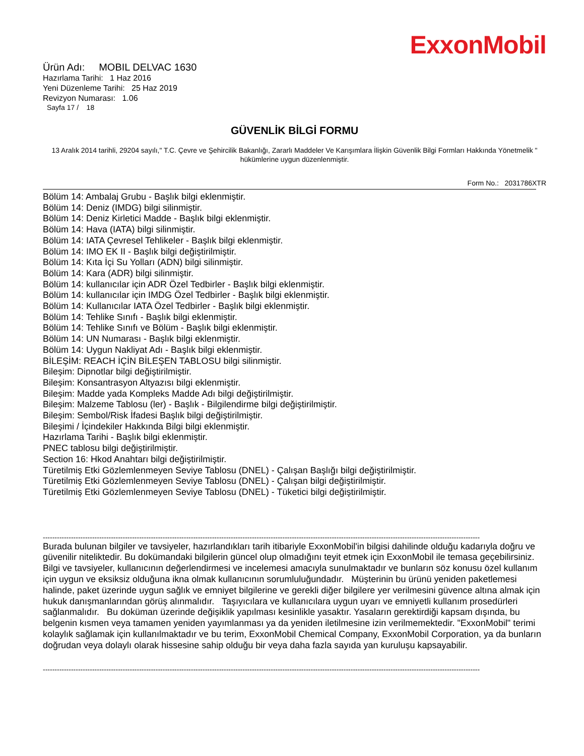ExxonMobil
Ürün Adı: MOBIL DELVAC 1630
Hazırlama Tarihi: 1 Haz 2016
Yeni Düzenleme Tarihi: 25 Haz 2019
Revizyon Numarası: 1.06
Sayfa 17 / 18
GÜVENLİK BİLGİ FORMU
13 Aralık 2014 tarihli, 29204 sayılı," T.C. Çevre ve Şehircilik Bakanlığı, Zararlı Maddeler Ve Karışımlara İlişkin Güvenlik Bilgi Formları Hakkında Yönetmelik " hükümlerine uygun düzenlenmiştir.
Form No.: 2031786XTR
Bölüm 14: Ambalaj Grubu - Başlık bilgi eklenmiştir.
Bölüm 14: Deniz (IMDG) bilgi silinmiştir.
Bölüm 14: Deniz Kirletici Madde - Başlık bilgi eklenmiştir.
Bölüm 14: Hava (IATA) bilgi silinmiştir.
Bölüm 14: IATA Çevresel Tehlikeler - Başlık bilgi eklenmiştir.
Bölüm 14: IMO EK II - Başlık bilgi değiştirilmiştir.
Bölüm 14: Kıta İçi Su Yolları (ADN) bilgi silinmiştir.
Bölüm 14: Kara (ADR) bilgi silinmiştir.
Bölüm 14: kullanıcılar için ADR Özel Tedbirler - Başlık bilgi eklenmiştir.
Bölüm 14: kullanıcılar için IMDG Özel Tedbirler - Başlık bilgi eklenmiştir.
Bölüm 14: Kullanıcılar IATA Özel Tedbirler - Başlık bilgi eklenmiştir.
Bölüm 14: Tehlike Sınıfı - Başlık bilgi eklenmiştir.
Bölüm 14: Tehlike Sınıfı ve Bölüm - Başlık bilgi eklenmiştir.
Bölüm 14: UN Numarası - Başlık bilgi eklenmiştir.
Bölüm 14: Uygun Nakliyat Adı - Başlık bilgi eklenmiştir.
BİLEŞİM: REACH İÇİN BİLEŞEN TABLOSU bilgi silinmiştir.
Bileşim: Dipnotlar bilgi değiştirilmiştir.
Bileşim: Konsantrasyon Altyazısı bilgi eklenmiştir.
Bileşim: Madde yada Kompleks Madde Adı bilgi değiştirilmiştir.
Bileşim: Malzeme Tablosu (ler) - Başlık - Bilgilendirme bilgi değiştirilmiştir.
Bileşim: Sembol/Risk İfadesi Başlık bilgi değiştirilmiştir.
Bileşimi / İçindekiler Hakkında Bilgi bilgi eklenmiştir.
Hazırlama Tarihi - Başlık bilgi eklenmiştir.
PNEC tablosu bilgi değiştirilmiştir.
Section 16: Hkod Anahtarı bilgi değiştirilmiştir.
Türetilmiş Etki Gözlemlenmeyen Seviye Tablosu (DNEL) - Çalışan Başlığı bilgi değiştirilmiştir.
Türetilmiş Etki Gözlemlenmeyen Seviye Tablosu (DNEL) - Çalışan bilgi değiştirilmiştir.
Türetilmiş Etki Gözlemlenmeyen Seviye Tablosu (DNEL) - Tüketici bilgi değiştirilmiştir.
------------------------------------------------------------------------------------------------------------------------------------------------------------------------------------------
Burada bulunan bilgiler ve tavsiyeler, hazırlandıkları tarih itibariyle ExxonMobil'in bilgisi dahilinde olduğu kadarıyla doğru ve güvenilir niteliktedir. Bu dokümandaki bilgilerin güncel olup olmadığını teyit etmek için ExxonMobil ile temasa geçebilirsiniz. Bilgi ve tavsiyeler, kullanıcının değerlendirmesi ve incelemesi amacıyla sunulmaktadır ve bunların söz konusu özel kullanım için uygun ve eksiksiz olduğuna ikna olmak kullanıcının sorumluluğundadır. Müşterinin bu ürünü yeniden paketlemesi halinde, paket üzerinde uygun sağlık ve emniyet bilgilerine ve gerekli diğer bilgilere yer verilmesini güvence altına almak için hukuk danışmanlarından görüş alınmalıdır. Taşıyıcılara ve kullanıcılara uygun uyarı ve emniyetli kullanım prosedürleri sağlanmalıdır. Bu doküman üzerinde değişiklik yapılması kesinlikle yasaktır. Yasaların gerektirdiği kapsam dışında, bu belgenin kısmen veya tamamen yeniden yayımlanması ya da yeniden iletilmesine izin verilmemektedir. "ExxonMobil" terimi kolaylık sağlamak için kullanılmaktadır ve bu terim, ExxonMobil Chemical Company, ExxonMobil Corporation, ya da bunların doğrudan veya dolaylı olarak hissesine sahip olduğu bir veya daha fazla sayıda yan kuruluşu kapsayabilir.
------------------------------------------------------------------------------------------------------------------------------------------------------------------------------------------